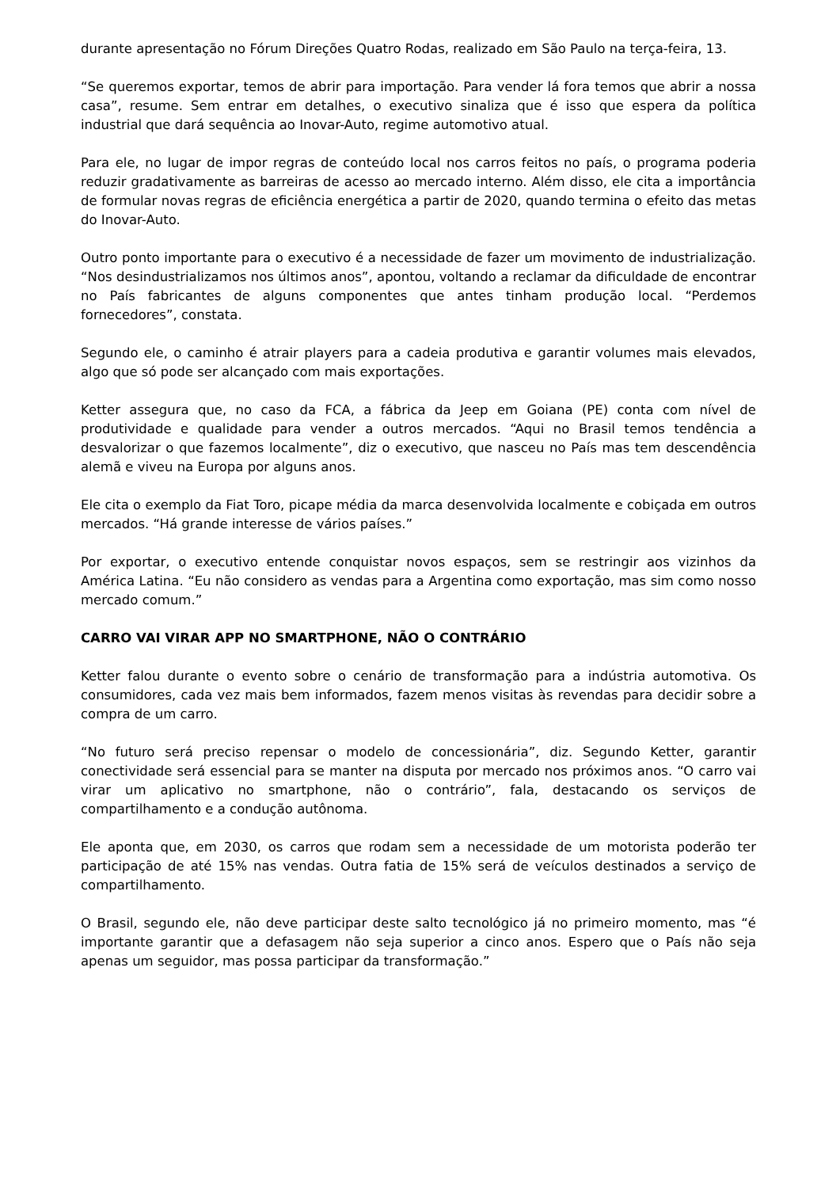durante apresentação no Fórum Direções Quatro Rodas, realizado em São Paulo na terça-feira, 13.
“Se queremos exportar, temos de abrir para importação. Para vender lá fora temos que abrir a nossa casa”, resume. Sem entrar em detalhes, o executivo sinaliza que é isso que espera da política industrial que dará sequência ao Inovar-Auto, regime automotivo atual.
Para ele, no lugar de impor regras de conteúdo local nos carros feitos no país, o programa poderia reduzir gradativamente as barreiras de acesso ao mercado interno. Além disso, ele cita a importância de formular novas regras de eficiência energética a partir de 2020, quando termina o efeito das metas do Inovar-Auto.
Outro ponto importante para o executivo é a necessidade de fazer um movimento de industrialização. “Nos desindustrializamos nos últimos anos”, apontou, voltando a reclamar da dificuldade de encontrar no País fabricantes de alguns componentes que antes tinham produção local. “Perdemos fornecedores”, constata.
Segundo ele, o caminho é atrair players para a cadeia produtiva e garantir volumes mais elevados, algo que só pode ser alcançado com mais exportações.
Ketter assegura que, no caso da FCA, a fábrica da Jeep em Goiana (PE) conta com nível de produtividade e qualidade para vender a outros mercados. “Aqui no Brasil temos tendência a desvalorizar o que fazemos localmente”, diz o executivo, que nasceu no País mas tem descendência alemã e viveu na Europa por alguns anos.
Ele cita o exemplo da Fiat Toro, picape média da marca desenvolvida localmente e cobiçada em outros mercados. “Há grande interesse de vários países.”
Por exportar, o executivo entende conquistar novos espaços, sem se restringir aos vizinhos da América Latina. “Eu não considero as vendas para a Argentina como exportação, mas sim como nosso mercado comum.”
CARRO VAI VIRAR APP NO SMARTPHONE, NÃO O CONTRÁRIO
Ketter falou durante o evento sobre o cenário de transformação para a indústria automotiva. Os consumidores, cada vez mais bem informados, fazem menos visitas às revendas para decidir sobre a compra de um carro.
“No futuro será preciso repensar o modelo de concessionária”, diz. Segundo Ketter, garantir conectividade será essencial para se manter na disputa por mercado nos próximos anos. “O carro vai virar um aplicativo no smartphone, não o contrário”, fala, destacando os serviços de compartilhamento e a condução autônoma.
Ele aponta que, em 2030, os carros que rodam sem a necessidade de um motorista poderão ter participação de até 15% nas vendas. Outra fatia de 15% será de veículos destinados a serviço de compartilhamento.
O Brasil, segundo ele, não deve participar deste salto tecnológico já no primeiro momento, mas “é importante garantir que a defasagem não seja superior a cinco anos. Espero que o País não seja apenas um seguidor, mas possa participar da transformação.”